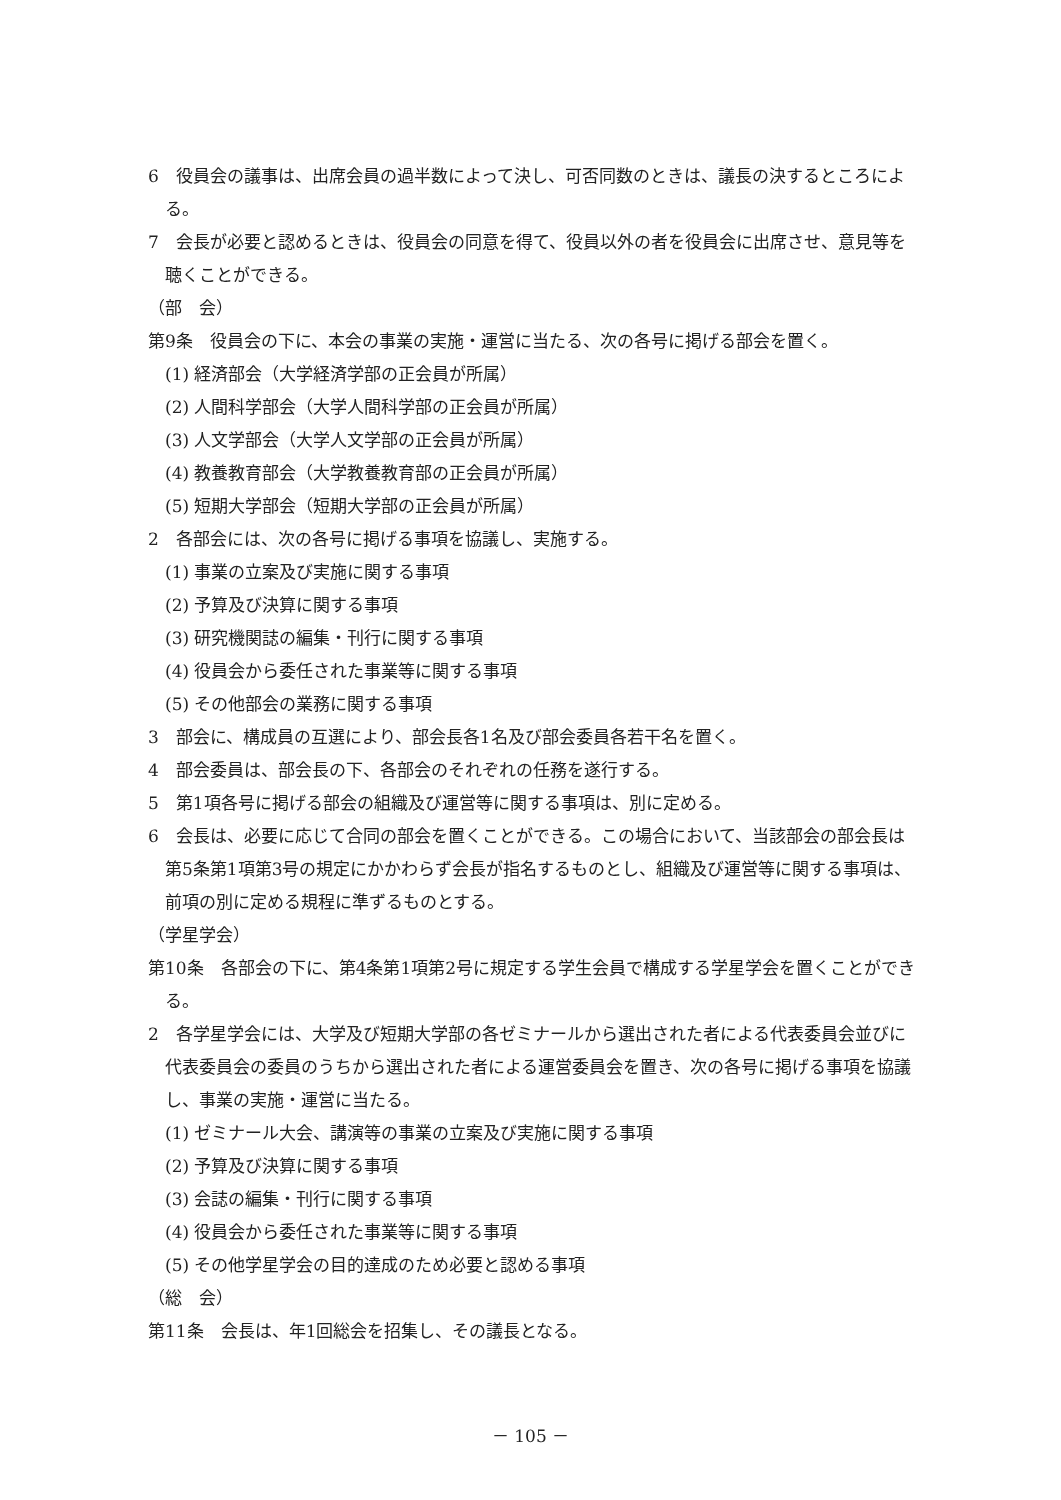6　役員会の議事は、出席会員の過半数によって決し、可否同数のときは、議長の決するところによる。
7　会長が必要と認めるときは、役員会の同意を得て、役員以外の者を役員会に出席させ、意見等を聴くことができる。
（部　会）
第9条　役員会の下に、本会の事業の実施・運営に当たる、次の各号に掲げる部会を置く。
(1) 経済部会（大学経済学部の正会員が所属）
(2) 人間科学部会（大学人間科学部の正会員が所属）
(3) 人文学部会（大学人文学部の正会員が所属）
(4) 教養教育部会（大学教養教育部の正会員が所属）
(5) 短期大学部会（短期大学部の正会員が所属）
2　各部会には、次の各号に掲げる事項を協議し、実施する。
(1) 事業の立案及び実施に関する事項
(2) 予算及び決算に関する事項
(3) 研究機関誌の編集・刊行に関する事項
(4) 役員会から委任された事業等に関する事項
(5) その他部会の業務に関する事項
3　部会に、構成員の互選により、部会長各1名及び部会委員各若干名を置く。
4　部会委員は、部会長の下、各部会のそれぞれの任務を遂行する。
5　第1項各号に掲げる部会の組織及び運営等に関する事項は、別に定める。
6　会長は、必要に応じて合同の部会を置くことができる。この場合において、当該部会の部会長は第5条第1項第3号の規定にかかわらず会長が指名するものとし、組織及び運営等に関する事項は、前項の別に定める規程に準ずるものとする。
（学星学会）
第10条　各部会の下に、第4条第1項第2号に規定する学生会員で構成する学星学会を置くことができる。
2　各学星学会には、大学及び短期大学部の各ゼミナールから選出された者による代表委員会並びに代表委員会の委員のうちから選出された者による運営委員会を置き、次の各号に掲げる事項を協議し、事業の実施・運営に当たる。
(1) ゼミナール大会、講演等の事業の立案及び実施に関する事項
(2) 予算及び決算に関する事項
(3) 会誌の編集・刊行に関する事項
(4) 役員会から委任された事業等に関する事項
(5) その他学星学会の目的達成のため必要と認める事項
（総　会）
第11条　会長は、年1回総会を招集し、その議長となる。
－ 105 －